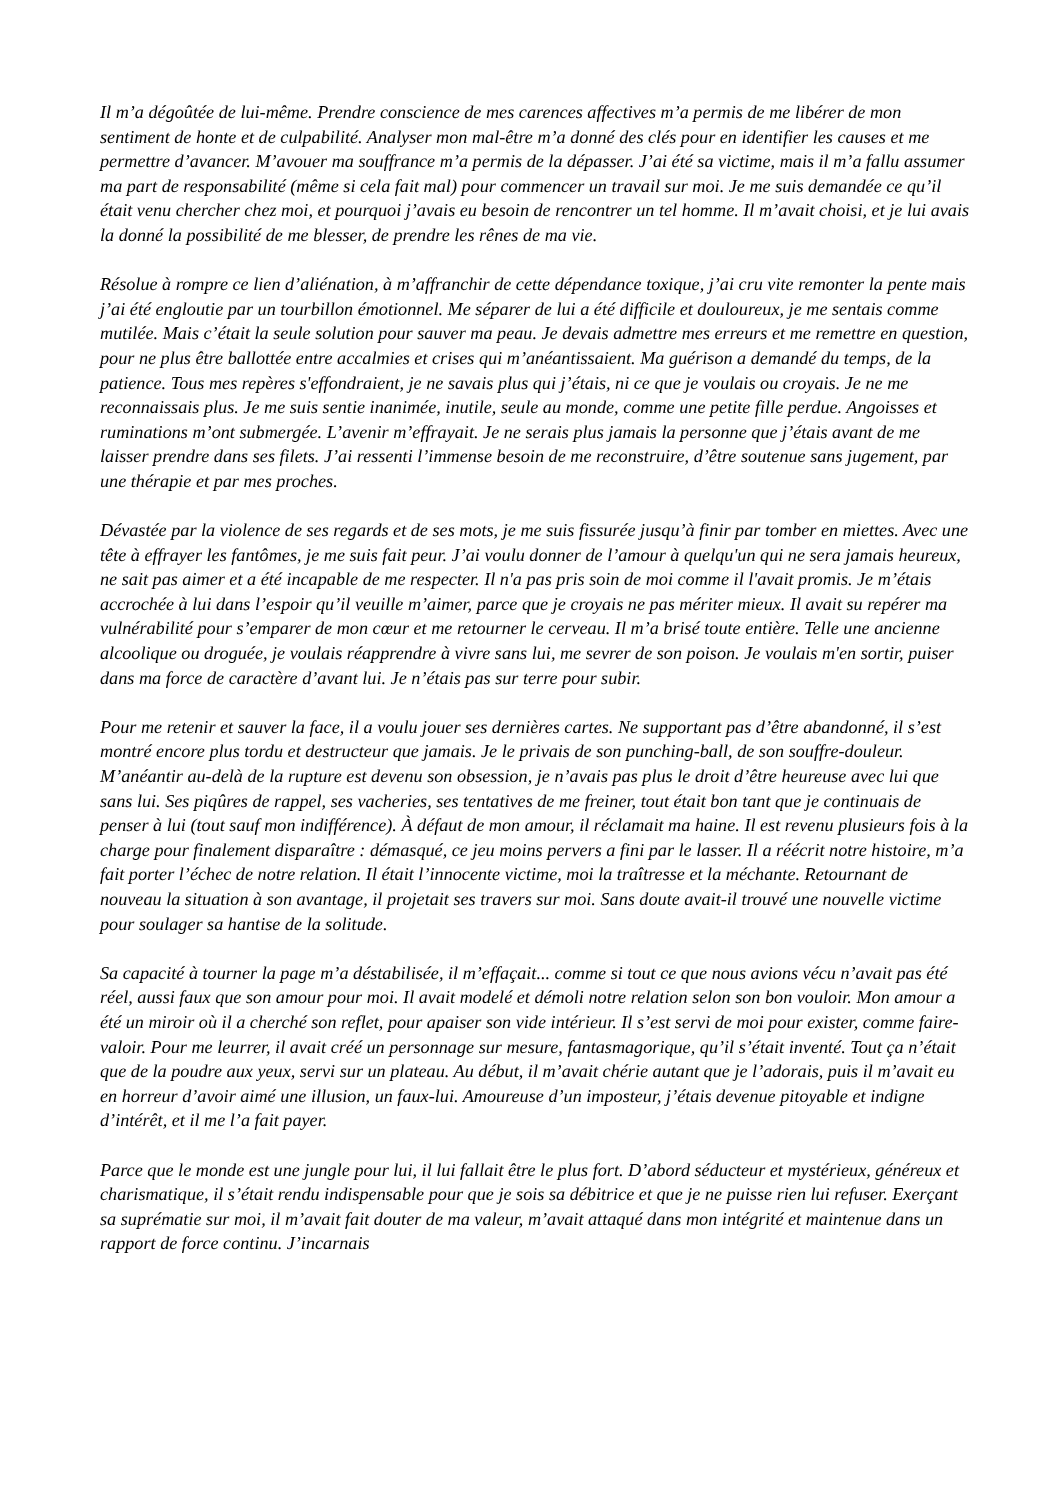Il m’a dégoûtée de lui-même. Prendre conscience de mes carences affectives m’a permis de me libérer de mon sentiment de honte et de culpabilité. Analyser mon mal-être m’a donné des clés pour en identifier les causes et me permettre d’avancer. M’avouer ma souffrance m’a permis de la dépasser. J’ai été sa victime, mais il m’a fallu assumer ma part de responsabilité (même si cela fait mal) pour commencer un travail sur moi. Je me suis demandée ce qu’il était venu chercher chez moi, et pourquoi j’avais eu besoin de rencontrer un tel homme. Il m’avait choisi, et je lui avais la donné la possibilité de me blesser, de prendre les rênes de ma vie.
Résolue à rompre ce lien d’aliénation, à m’affranchir de cette dépendance toxique, j’ai cru vite remonter la pente mais j’ai été engloutie par un tourbillon émotionnel. Me séparer de lui a été difficile et douloureux, je me sentais comme mutilée. Mais c’était la seule solution pour sauver ma peau. Je devais admettre mes erreurs et me remettre en question, pour ne plus être ballottée entre accalmies et crises qui m’anéantissaient. Ma guérison a demandé du temps, de la patience. Tous mes repères s'effondraient, je ne savais plus qui j’étais, ni ce que je voulais ou croyais. Je ne me reconnaissais plus. Je me suis sentie inanimée, inutile, seule au monde, comme une petite fille perdue. Angoisses et ruminations m’ont submergée. L’avenir m’effrayait. Je ne serais plus jamais la personne que j’étais avant de me laisser prendre dans ses filets. J’ai ressenti l’immense besoin de me reconstruire, d’être soutenue sans jugement, par une thérapie et par mes proches.
Dévastée par la violence de ses regards et de ses mots, je me suis fissurée jusqu’à finir par tomber en miettes. Avec une tête à effrayer les fantômes, je me suis fait peur. J’ai voulu donner de l’amour à quelqu'un qui ne sera jamais heureux, ne sait pas aimer et a été incapable de me respecter. Il n'a pas pris soin de moi comme il l'avait promis. Je m’étais accrochée à lui dans l’espoir qu’il veuille m’aimer, parce que je croyais ne pas mériter mieux. Il avait su repérer ma vulnérabilité pour s’emparer de mon cœur et me retourner le cerveau. Il m’a brisé toute entière. Telle une ancienne alcoolique ou droguée, je voulais réapprendre à vivre sans lui, me sevrer de son poison. Je voulais m'en sortir, puiser dans ma force de caractère d’avant lui. Je n’étais pas sur terre pour subir.
Pour me retenir et sauver la face, il a voulu jouer ses dernières cartes. Ne supportant pas d’être abandonné, il s’est montré encore plus tordu et destructeur que jamais. Je le privais de son punching-ball, de son souffre-douleur. M’anéantir au-delà de la rupture est devenu son obsession, je n’avais pas plus le droit d’être heureuse avec lui que sans lui. Ses piqûres de rappel, ses vacheries, ses tentatives de me freiner, tout était bon tant que je continuais de penser à lui (tout sauf mon indifférence). À défaut de mon amour, il réclamait ma haine. Il est revenu plusieurs fois à la charge pour finalement disparaître : démasqué, ce jeu moins pervers a fini par le lasser. Il a réécrit notre histoire, m’a fait porter l’échec de notre relation. Il était l’innocente victime, moi la traîtresse et la méchante. Retournant de nouveau la situation à son avantage, il projetait ses travers sur moi. Sans doute avait-il trouvé une nouvelle victime pour soulager sa hantise de la solitude.
Sa capacité à tourner la page m’a déstabilisée, il m’effaçait... comme si tout ce que nous avions vécu n’avait pas été réel, aussi faux que son amour pour moi. Il avait modelé et démoli notre relation selon son bon vouloir. Mon amour a été un miroir où il a cherché son reflet, pour apaiser son vide intérieur. Il s’est servi de moi pour exister, comme faire-valoir. Pour me leurrer, il avait créé un personnage sur mesure, fantasmagorique, qu’il s’était inventé. Tout ça n’était que de la poudre aux yeux, servi sur un plateau. Au début, il m’avait chérie autant que je l’adorais, puis il m’avait eu en horreur d’avoir aimé une illusion, un faux-lui. Amoureuse d’un imposteur, j’étais devenue pitoyable et indigne d’intérêt, et il me l’a fait payer.
Parce que le monde est une jungle pour lui, il lui fallait être le plus fort. D’abord séducteur et mystérieux, généreux et charismatique, il s’était rendu indispensable pour que je sois sa débitrice et que je ne puisse rien lui refuser. Exerçant sa suprématie sur moi, il m’avait fait douter de ma valeur, m’avait attaqué dans mon intégrité et maintenue dans un rapport de force continu. J’incarnais